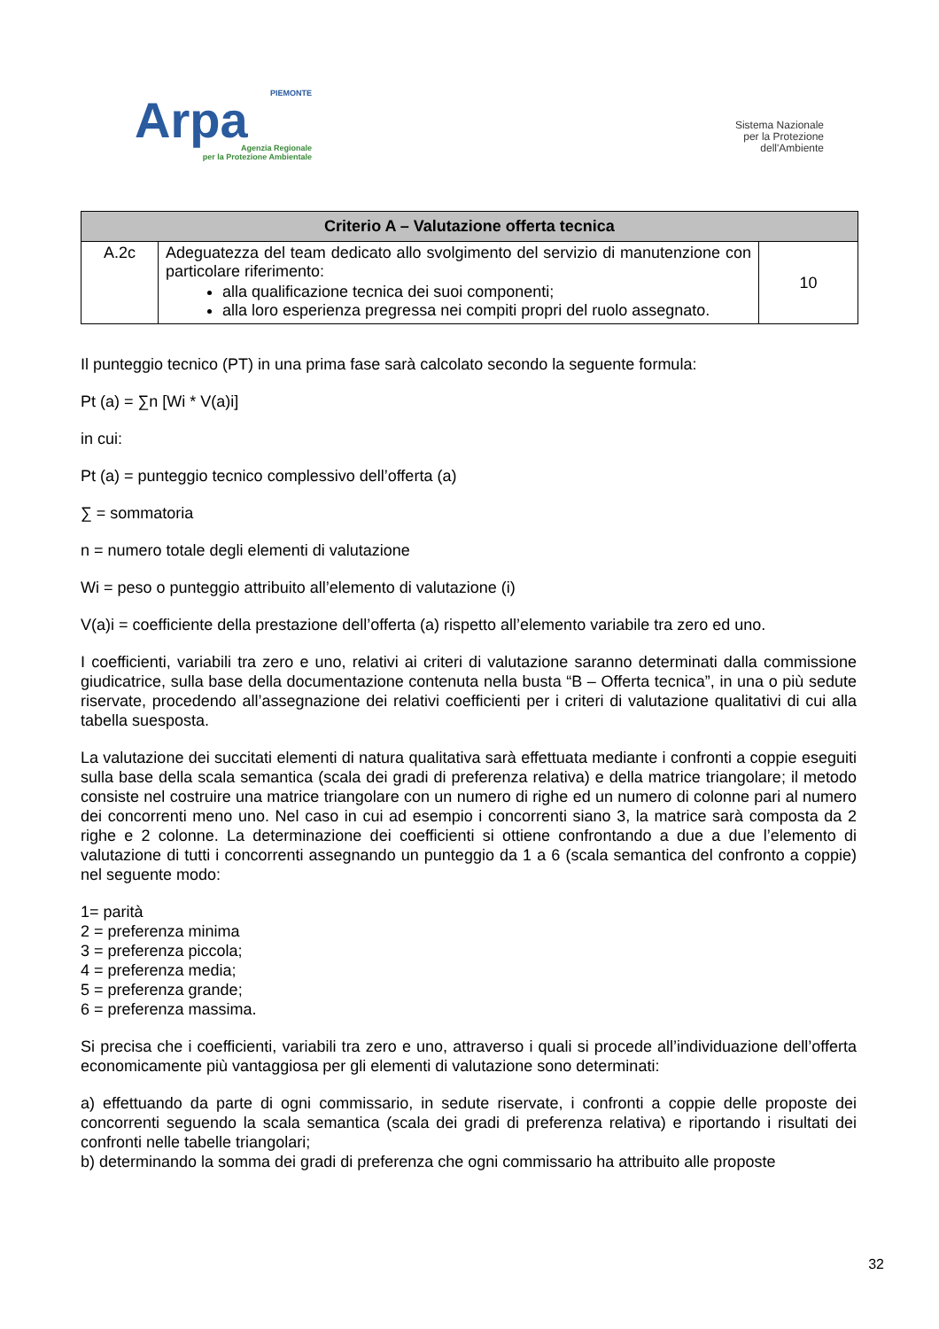PIEMONTE
Arpa
Agenzia Regionale
per la Protezione Ambientale
Sistema Nazionale
per la Protezione
dell'Ambiente
| Criterio A – Valutazione offerta tecnica | | |
| --- | --- | --- |
| A.2c | Adeguatezza del team dedicato allo svolgimento del servizio di manutenzione con particolare riferimento: alla qualificazione tecnica dei suoi componenti; alla loro esperienza pregressa nei compiti propri del ruolo assegnato. | 10 |
Il punteggio tecnico (PT) in una prima fase sarà calcolato secondo la seguente formula:
Pt (a) = ∑n [Wi * V(a)i]
in cui:
Pt (a) = punteggio tecnico complessivo dell’offerta (a)
∑ = sommatoria
n = numero totale degli elementi di valutazione
Wi = peso o punteggio attribuito all’elemento di valutazione (i)
V(a)i = coefficiente della prestazione dell’offerta (a) rispetto all’elemento variabile tra zero ed uno.
I coefficienti, variabili tra zero e uno, relativi ai criteri di valutazione saranno determinati dalla commissione giudicatrice, sulla base della documentazione contenuta nella busta “B – Offerta tecnica”, in una o più sedute riservate, procedendo all’assegnazione dei relativi coefficienti per i criteri di valutazione qualitativi di cui alla tabella suesposta.
La valutazione dei succitati elementi di natura qualitativa sarà effettuata mediante i confronti a coppie eseguiti sulla base della scala semantica (scala dei gradi di preferenza relativa) e della matrice triangolare; il metodo consiste nel costruire una matrice triangolare con un numero di righe ed un numero di colonne pari al numero dei concorrenti meno uno. Nel caso in cui ad esempio i concorrenti siano 3, la matrice sarà composta da 2 righe e 2 colonne. La determinazione dei coefficienti si ottiene confrontando a due a due l’elemento di valutazione di tutti i concorrenti assegnando un punteggio da 1 a 6 (scala semantica del confronto a coppie) nel seguente modo:
1= parità
2 = preferenza minima
3 = preferenza piccola;
4 = preferenza media;
5 = preferenza grande;
6 = preferenza massima.
Si precisa che i coefficienti, variabili tra zero e uno, attraverso i quali si procede all’individuazione dell’offerta economicamente più vantaggiosa per gli elementi di valutazione sono determinati:
a) effettuando da parte di ogni commissario, in sedute riservate, i confronti a coppie delle proposte dei concorrenti seguendo la scala semantica (scala dei gradi di preferenza relativa) e riportando i risultati dei confronti nelle tabelle triangolari;
b) determinando la somma dei gradi di preferenza che ogni commissario ha attribuito alle proposte
32